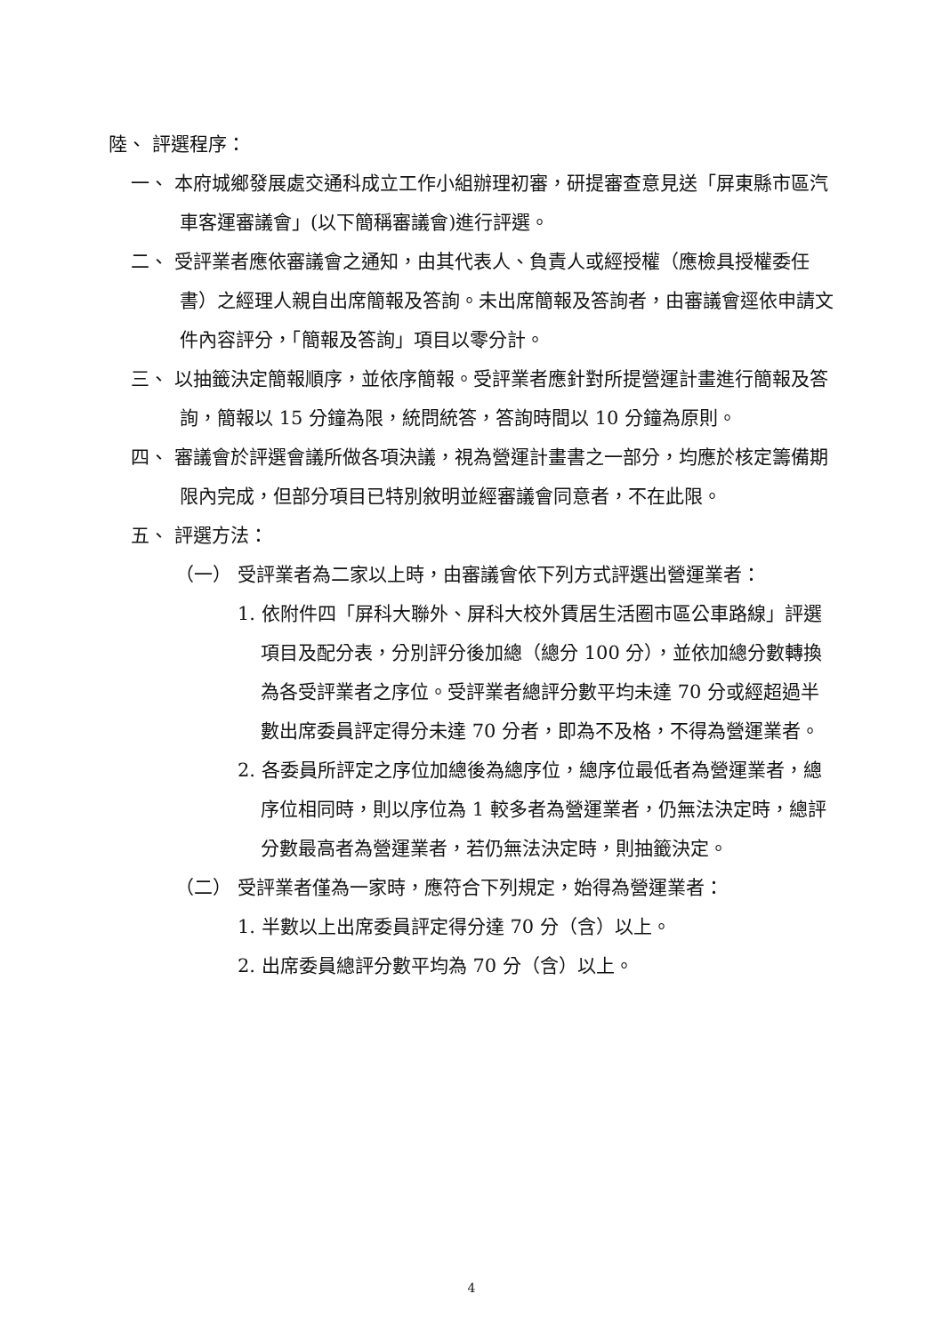陸、 評選程序：
一、 本府城鄉發展處交通科成立工作小組辦理初審，研提審查意見送「屏東縣市區汽車客運審議會」(以下簡稱審議會)進行評選。
二、 受評業者應依審議會之通知，由其代表人、負責人或經授權（應檢具授權委任書）之經理人親自出席簡報及答詢。未出席簡報及答詢者，由審議會逕依申請文件內容評分，「簡報及答詢」項目以零分計。
三、 以抽籤決定簡報順序，並依序簡報。受評業者應針對所提營運計畫進行簡報及答詢，簡報以 15 分鐘為限，統問統答，答詢時間以 10 分鐘為原則。
四、 審議會於評選會議所做各項決議，視為營運計畫書之一部分，均應於核定籌備期限內完成，但部分項目已特別敘明並經審議會同意者，不在此限。
五、 評選方法：
（一） 受評業者為二家以上時，由審議會依下列方式評選出營運業者：
1. 依附件四「屏科大聯外、屏科大校外賃居生活圈市區公車路線」評選項目及配分表，分別評分後加總（總分 100 分），並依加總分數轉換為各受評業者之序位。受評業者總評分數平均未達 70 分或經超過半數出席委員評定得分未達 70 分者，即為不及格，不得為營運業者。
2. 各委員所評定之序位加總後為總序位，總序位最低者為營運業者，總序位相同時，則以序位為 1 較多者為營運業者，仍無法決定時，總評分數最高者為營運業者，若仍無法決定時，則抽籤決定。
（二） 受評業者僅為一家時，應符合下列規定，始得為營運業者：
1. 半數以上出席委員評定得分達 70 分（含）以上。
2. 出席委員總評分數平均為 70 分（含）以上。
4